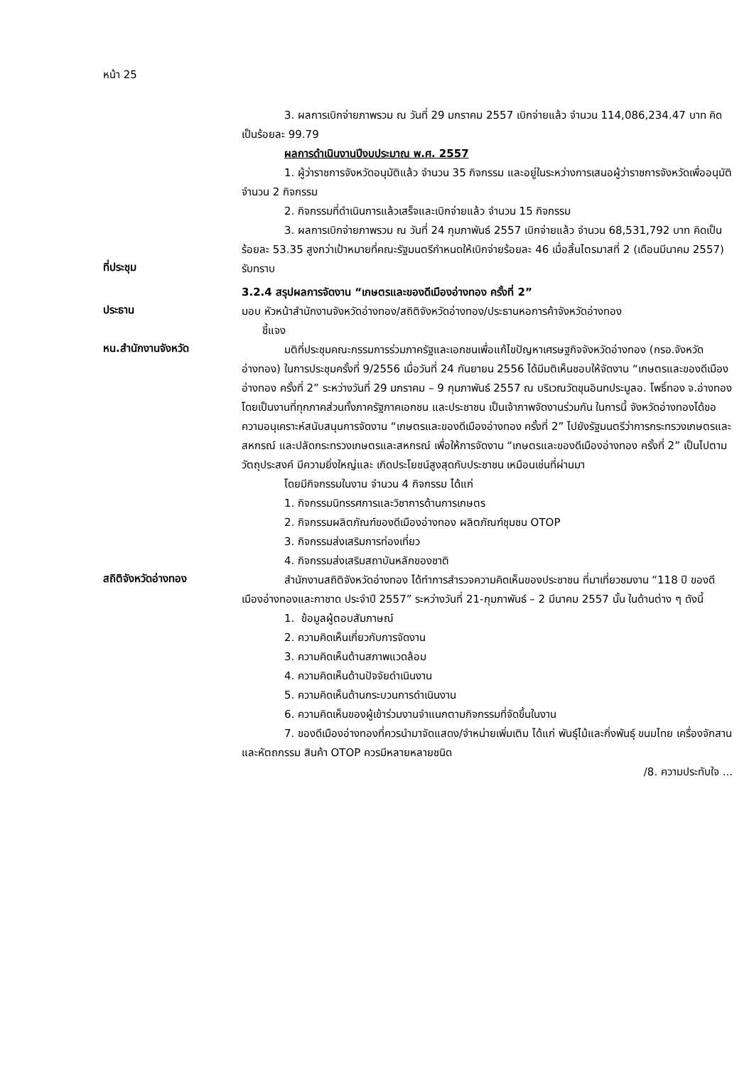หน้า 25
3. ผลการเบิกจ่ายภาพรวม ณ วันที่ 29 มกราคม 2557 เบิกจ่ายแล้ว จำนวน 114,086,234.47 บาท คิดเป็นร้อยละ 99.79
ผลการดำเนินงานปีงบประมาณ พ.ศ. 2557
1. ผู้ว่าราชการจังหวัดอนุมัติแล้ว จำนวน 35 กิจกรรม และอยู่ในระหว่างการเสนอผู้ว่าราชการจังหวัดเพื่ออนุมัติ จำนวน 2 กิจกรรม
2. กิจกรรมที่ดำเนินการแล้วเสร็จและเบิกจ่ายแล้ว จำนวน 15 กิจกรรม
3. ผลการเบิกจ่ายภาพรวม ณ วันที่ 24 กุมภาพันธ์ 2557 เบิกจ่ายแล้ว จำนวน 68,531,792 บาท คิดเป็นร้อยละ 53.35 สูงกว่าเป้าหมายที่คณะรัฐมนตรีกำหนดให้เบิกจ่ายร้อยละ 46 เมื่อสิ้นไตรมาสที่ 2 (เดือนมีนาคม 2557)
ที่ประชุม
รับทราบ
3.2.4 สรุปผลการจัดงาน “เกษตรและของดีเมืองอ่างทอง ครั้งที่ 2”
ประธาน
มอบ หัวหน้าสำนักงานจังหวัดอ่างทอง/สถิติจังหวัดอ่างทอง/ประธานหอการค้าจังหวัดอ่างทอง
ชี้แจง
หน.สำนักงานจังหวัด
มติที่ประชุมคณะกรรมการร่วมภาครัฐและเอกชนเพื่อแก้ไขปัญหาเศรษฐกิจจังหวัดอ่างทอง (กรอ.จังหวัดอ่างทอง) ในการประชุมครั้งที่ 9/2556 เมื่อวันที่ 24 กันยายน 2556 ได้มีมติเห็นชอบให้จัดงาน “เกษตรและของดีเมืองอ่างทอง ครั้งที่ 2” ระหว่างวันที่ 29 มกราคม – 9 กุมภาพันธ์ 2557 ณ บริเวณวัดขุนอินทประมูลอ. โพธิ์ทอง จ.อ่างทอง โดยเป็นงานที่ทุกภาคส่วนทั้งภาครัฐภาคเอกชน และประชาชน เป็นเจ้าภาพจัดงานร่วมกัน ในการนี้ จังหวัดอ่างทองได้ขอความอนุเคราะห์สนับสนุนการจัดงาน “เกษตรและของดีเมืองอ่างทอง ครั้งที่ 2” ไปยังรัฐมนตรีว่าการกระทรวงเกษตรและสหกรณ์ และปลัดกระทรวงเกษตรและสหกรณ์ เพื่อให้การจัดงาน “เกษตรและของดีเมืองอ่างทอง ครั้งที่ 2” เป็นไปตามวัตถุประสงค์ มีความยิ่งใหญ่และ เกิดประโยชน์สูงสุดกับประชาชน เหมือนเช่นที่ผ่านมา
โดยมีกิจกรรมในงาน จำนวน 4 กิจกรรม ได้แก่
1. กิจกรรมนิทรรศการและวิชาการด้านการเกษตร
2. กิจกรรมผลิตภัณฑ์ของดีเมืองอ่างทอง ผลิตภัณฑ์ชุมชน OTOP
3. กิจกรรมส่งเสริมการท่องเที่ยว
4. กิจกรรมส่งเสริมสถาบันหลักของชาติ
สถิติจังหวัดอ่างทอง
สำนักงานสถิติจังหวัดอ่างทอง ได้ทำการสำรวจความคิดเห็นของประชาชน ที่มาเที่ยวชมงาน “118 ปี ของดีเมืองอ่างทองและกาชาด ประจำปี 2557” ระหว่างวันที่ 21-กุมภาพันธ์ – 2 มีนาคม 2557 นั้น ในด้านต่าง ๆ ดังนี้
1. ข้อมูลผู้ตอบสัมภาษณ์
2. ความคิดเห็นเกี่ยวกับการจัดงาน
3. ความคิดเห็นด้านสภาพแวดล้อม
4. ความคิดเห็นด้านปัจจัยดำเนินงาน
5. ความคิดเห็นด้านกระบวนการดำเนินงาน
6. ความคิดเห็นของผู้เข้าร่วมงานจำแนกตามกิจกรรมที่จัดขึ้นในงาน
7. ของดีเมืองอ่างทองที่ควรนำมาจัดแสดง/จำหน่ายเพิ่มเติม ได้แก่ พันธุ์ไม้และกิ่งพันธุ์ ขนมไทย เครื่องจักสานและหัตถกรรม สินค้า OTOP ควรมีหลายหลายชนิด
/8. ความประทับใจ ...